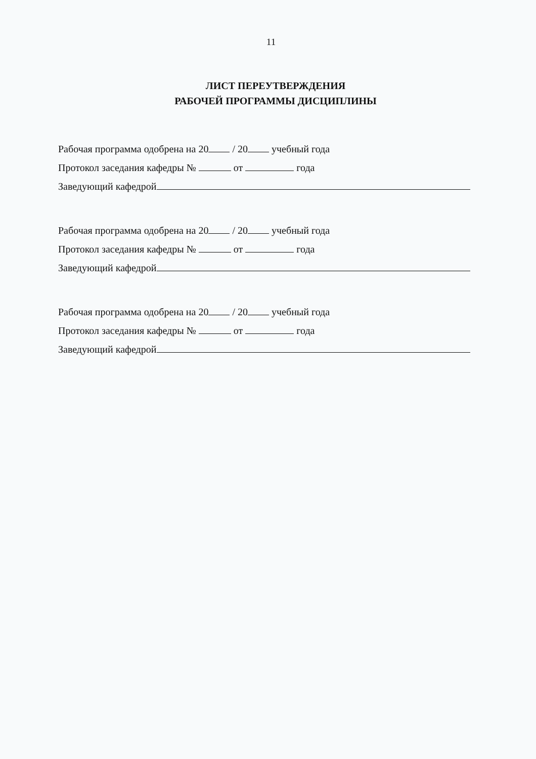11
ЛИСТ ПЕРЕУТВЕРЖДЕНИЯ
РАБОЧЕЙ ПРОГРАММЫ ДИСЦИПЛИНЫ
Рабочая программа одобрена на 20 / 20 учебный года
Протокол заседания кафедры № от года
Заведующий кафедрой
Рабочая программа одобрена на 20 / 20 учебный года
Протокол заседания кафедры № от года
Заведующий кафедрой
Рабочая программа одобрена на 20 / 20 учебный года
Протокол заседания кафедры № от года
Заведующий кафедрой